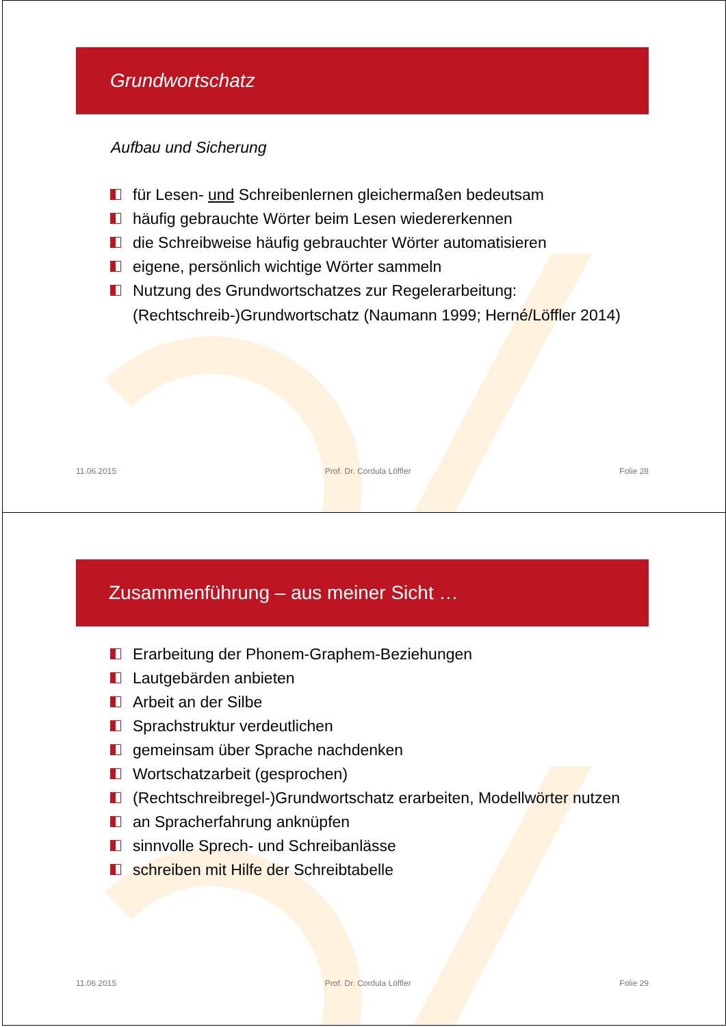Grundwortschatz
Aufbau und Sicherung
für Lesen- und Schreibenlernen gleichermaßen bedeutsam
häufig gebrauchte Wörter beim Lesen wiedererkennen
die Schreibweise häufig gebrauchter Wörter automatisieren
eigene, persönlich wichtige Wörter sammeln
Nutzung des Grundwortschatzes zur Regelerarbeitung:
(Rechtschreib-)Grundwortschatz (Naumann 1999; Herné/Löffler 2014)
11.06.2015 Prof. Dr. Cordula Löffler Folie 28
Zusammenführung – aus meiner Sicht …
Erarbeitung der Phonem-Graphem-Beziehungen
Lautgebärden anbieten
Arbeit an der Silbe
Sprachstruktur verdeutlichen
gemeinsam über Sprache nachdenken
Wortschatzarbeit (gesprochen)
(Rechtschreibregel-)Grundwortschatz erarbeiten, Modellwörter nutzen
an Spracherfahrung anknüpfen
sinnvolle Sprech- und Schreibanlässe
schreiben mit Hilfe der Schreibtabelle
11.06.2015 Prof. Dr. Cordula Löffler Folie 29